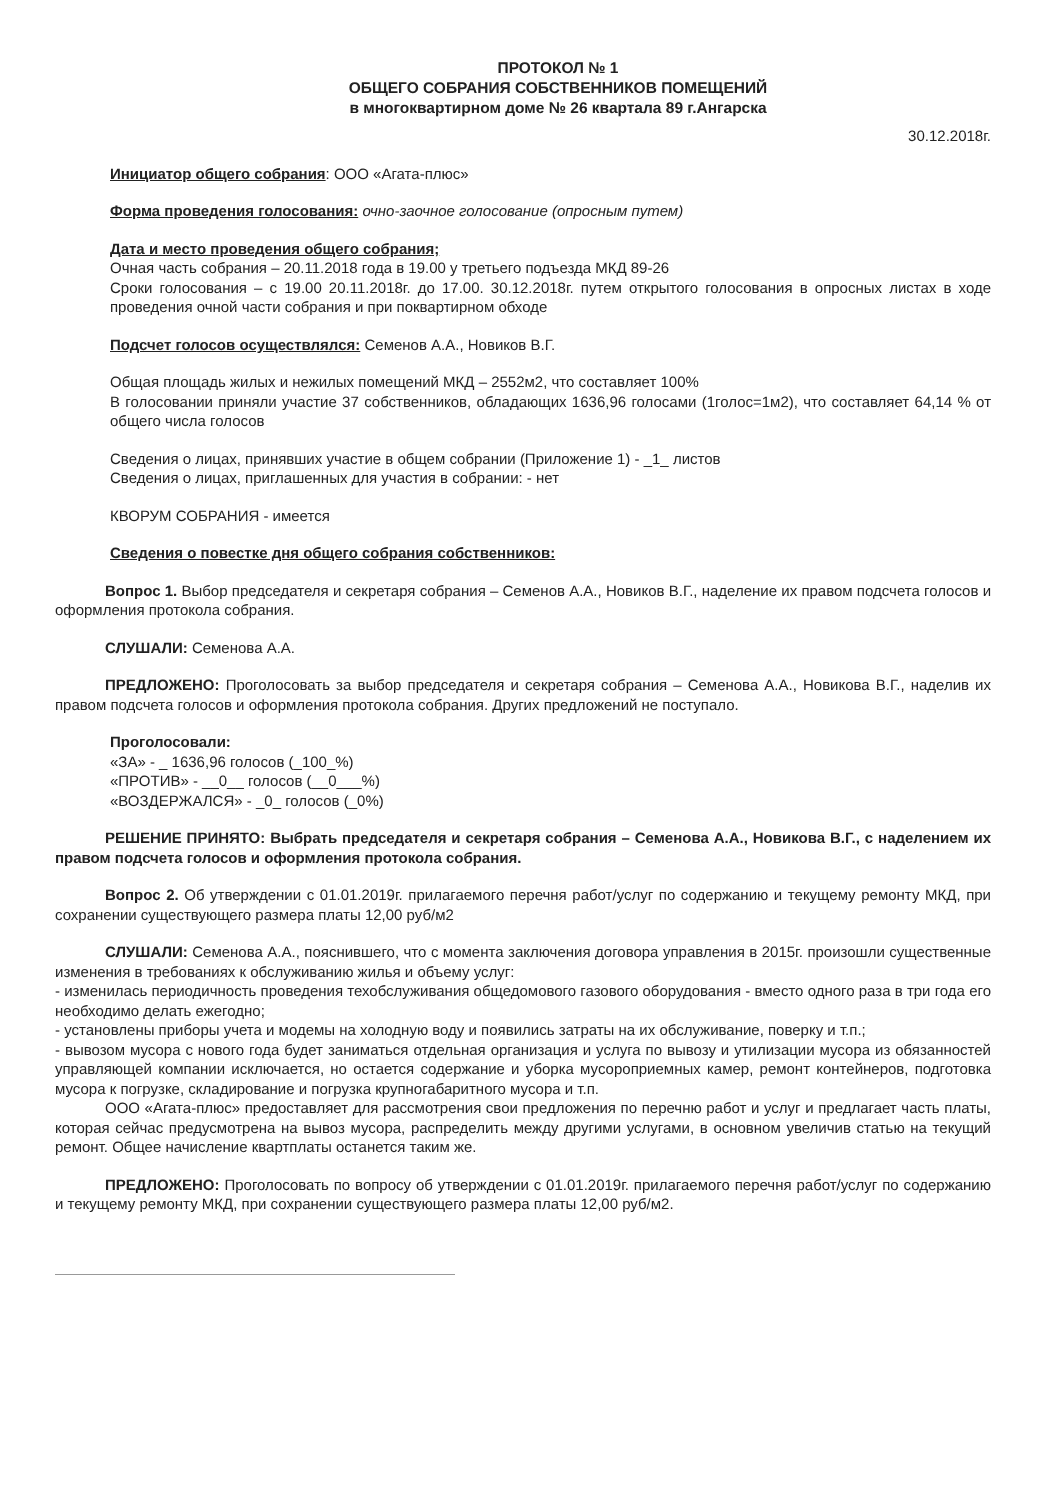ПРОТОКОЛ № 1
ОБЩЕГО СОБРАНИЯ СОБСТВЕННИКОВ ПОМЕЩЕНИЙ
в многоквартирном доме № 26 квартала 89 г.Ангарска
30.12.2018г.
Инициатор общего собрания: ООО «Агата-плюс»
Форма проведения голосования: очно-заочное голосование (опросным путем)
Дата и место проведения общего собрания;
Очная часть собрания – 20.11.2018 года в 19.00 у третьего подъезда МКД 89-26
Сроки голосования – с 19.00 20.11.2018г. до 17.00. 30.12.2018г. путем открытого голосования в опросных листах в ходе проведения очной части собрания и при поквартирном обходе
Подсчет голосов осуществлялся: Семенов А.А., Новиков В.Г.
Общая площадь жилых и нежилых помещений МКД – 2552м2, что составляет 100%
В голосовании приняли участие 37 собственников, обладающих 1636,96 голосами (1голос=1м2), что составляет 64,14 % от общего числа голосов
Сведения о лицах, принявших участие в общем собрании (Приложение 1) - _1_ листов
Сведения о лицах, приглашенных для участия в собрании: - нет
КВОРУМ СОБРАНИЯ - имеется
Сведения о повестке дня общего собрания собственников:
Вопрос 1. Выбор председателя и секретаря собрания – Семенов А.А., Новиков В.Г., наделение их правом подсчета голосов и оформления протокола собрания.
СЛУШАЛИ: Семенова А.А.
ПРЕДЛОЖЕНО: Проголосовать за выбор председателя и секретаря собрания – Семенова А.А., Новикова В.Г., наделив их правом подсчета голосов и оформления протокола собрания. Других предложений не поступало.
Проголосовали:
«ЗА» - _ 1636,96 голосов (_100_%)
«ПРОТИВ» - __0__ голосов (__0___%)
«ВОЗДЕРЖАЛСЯ» - _0_ голосов (_0%)
РЕШЕНИЕ ПРИНЯТО: Выбрать председателя и секретаря собрания – Семенова А.А., Новикова В.Г., с наделением их правом подсчета голосов и оформления протокола собрания.
Вопрос 2. Об утверждении с 01.01.2019г. прилагаемого перечня работ/услуг по содержанию и текущему ремонту МКД, при сохранении существующего размера платы 12,00 руб/м2
СЛУШАЛИ: Семенова А.А., пояснившего, что с момента заключения договора управления в 2015г. произошли существенные изменения в требованиях к обслуживанию жилья и объему услуг:
- изменилась периодичность проведения техобслуживания общедомового газового оборудования - вместо одного раза в три года его необходимо делать ежегодно;
- установлены приборы учета и модемы на холодную воду и появились затраты на их обслуживание, поверку и т.п.;
- вывозом мусора с нового года будет заниматься отдельная организация и услуга по вывозу и утилизации мусора из обязанностей управляющей компании исключается, но остается содержание и уборка мусороприемных камер, ремонт контейнеров, подготовка мусора к погрузке, складирование и погрузка крупногабаритного мусора и т.п.
ООО «Агата-плюс» предоставляет для рассмотрения свои предложения по перечню работ и услуг и предлагает часть платы, которая сейчас предусмотрена на вывоз мусора, распределить между другими услугами, в основном увеличив статью на текущий ремонт. Общее начисление квартплаты останется таким же.
ПРЕДЛОЖЕНО: Проголосовать по вопросу об утверждении с 01.01.2019г. прилагаемого перечня работ/услуг по содержанию и текущему ремонту МКД, при сохранении существующего размера платы 12,00 руб/м2.